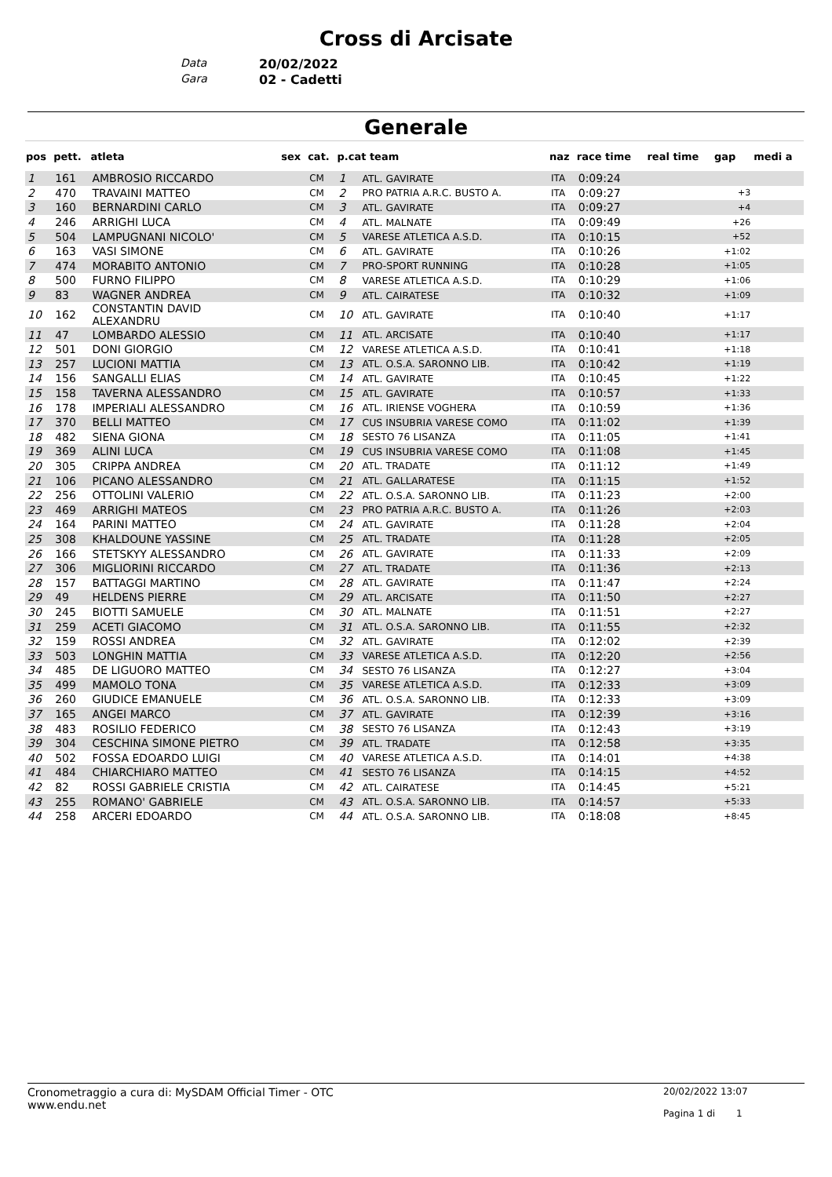Cross di Arcisate
Data 20/02/2022
Gara 02 - Cadetti
Generale
| pos | pett. | atleta | sex | cat. | p.cat team | | naz | race time | real time | gap | medi a |
| --- | --- | --- | --- | --- | --- | --- | --- | --- | --- | --- | --- |
| 1 | 161 | AMBROSIO RICCARDO | | CM | 1 | ATL. GAVIRATE | ITA | 0:09:24 | | | |
| 2 | 470 | TRAVAINI MATTEO | | CM | 2 | PRO PATRIA A.R.C. BUSTO A. | ITA | 0:09:27 | | +3 | |
| 3 | 160 | BERNARDINI CARLO | | CM | 3 | ATL. GAVIRATE | ITA | 0:09:27 | | +4 | |
| 4 | 246 | ARRIGHI LUCA | | CM | 4 | ATL. MALNATE | ITA | 0:09:49 | | +26 | |
| 5 | 504 | LAMPUGNANI NICOLO' | | CM | 5 | VARESE ATLETICA A.S.D. | ITA | 0:10:15 | | +52 | |
| 6 | 163 | VASI SIMONE | | CM | 6 | ATL. GAVIRATE | ITA | 0:10:26 | | +1:02 | |
| 7 | 474 | MORABITO ANTONIO | | CM | 7 | PRO-SPORT RUNNING | ITA | 0:10:28 | | +1:05 | |
| 8 | 500 | FURNO FILIPPO | | CM | 8 | VARESE ATLETICA A.S.D. | ITA | 0:10:29 | | +1:06 | |
| 9 | 83 | WAGNER ANDREA | | CM | 9 | ATL. CAIRATESE | ITA | 0:10:32 | | +1:09 | |
| 10 | 162 | CONSTANTIN DAVID ALEXANDRU | | CM | 10 | ATL. GAVIRATE | ITA | 0:10:40 | | +1:17 | |
| 11 | 47 | LOMBARDO ALESSIO | | CM | 11 | ATL. ARCISATE | ITA | 0:10:40 | | +1:17 | |
| 12 | 501 | DONI GIORGIO | | CM | 12 | VARESE ATLETICA A.S.D. | ITA | 0:10:41 | | +1:18 | |
| 13 | 257 | LUCIONI MATTIA | | CM | 13 | ATL. O.S.A. SARONNO LIB. | ITA | 0:10:42 | | +1:19 | |
| 14 | 156 | SANGALLI ELIAS | | CM | 14 | ATL. GAVIRATE | ITA | 0:10:45 | | +1:22 | |
| 15 | 158 | TAVERNA ALESSANDRO | | CM | 15 | ATL. GAVIRATE | ITA | 0:10:57 | | +1:33 | |
| 16 | 178 | IMPERIALI ALESSANDRO | | CM | 16 | ATL. IRIENSE VOGHERA | ITA | 0:10:59 | | +1:36 | |
| 17 | 370 | BELLI MATTEO | | CM | 17 | CUS INSUBRIA VARESE COMO | ITA | 0:11:02 | | +1:39 | |
| 18 | 482 | SIENA GIONA | | CM | 18 | SESTO 76 LISANZA | ITA | 0:11:05 | | +1:41 | |
| 19 | 369 | ALINI LUCA | | CM | 19 | CUS INSUBRIA VARESE COMO | ITA | 0:11:08 | | +1:45 | |
| 20 | 305 | CRIPPA ANDREA | | CM | 20 | ATL. TRADATE | ITA | 0:11:12 | | +1:49 | |
| 21 | 106 | PICANO ALESSANDRO | | CM | 21 | ATL. GALLARATESE | ITA | 0:11:15 | | +1:52 | |
| 22 | 256 | OTTOLINI VALERIO | | CM | 22 | ATL. O.S.A. SARONNO LIB. | ITA | 0:11:23 | | +2:00 | |
| 23 | 469 | ARRIGHI MATEOS | | CM | 23 | PRO PATRIA A.R.C. BUSTO A. | ITA | 0:11:26 | | +2:03 | |
| 24 | 164 | PARINI MATTEO | | CM | 24 | ATL. GAVIRATE | ITA | 0:11:28 | | +2:04 | |
| 25 | 308 | KHALDOUNE YASSINE | | CM | 25 | ATL. TRADATE | ITA | 0:11:28 | | +2:05 | |
| 26 | 166 | STETSKYY ALESSANDRO | | CM | 26 | ATL. GAVIRATE | ITA | 0:11:33 | | +2:09 | |
| 27 | 306 | MIGLIORINI RICCARDO | | CM | 27 | ATL. TRADATE | ITA | 0:11:36 | | +2:13 | |
| 28 | 157 | BATTAGGI MARTINO | | CM | 28 | ATL. GAVIRATE | ITA | 0:11:47 | | +2:24 | |
| 29 | 49 | HELDENS PIERRE | | CM | 29 | ATL. ARCISATE | ITA | 0:11:50 | | +2:27 | |
| 30 | 245 | BIOTTI SAMUELE | | CM | 30 | ATL. MALNATE | ITA | 0:11:51 | | +2:27 | |
| 31 | 259 | ACETI GIACOMO | | CM | 31 | ATL. O.S.A. SARONNO LIB. | ITA | 0:11:55 | | +2:32 | |
| 32 | 159 | ROSSI ANDREA | | CM | 32 | ATL. GAVIRATE | ITA | 0:12:02 | | +2:39 | |
| 33 | 503 | LONGHIN MATTIA | | CM | 33 | VARESE ATLETICA A.S.D. | ITA | 0:12:20 | | +2:56 | |
| 34 | 485 | DE LIGUORO MATTEO | | CM | 34 | SESTO 76 LISANZA | ITA | 0:12:27 | | +3:04 | |
| 35 | 499 | MAMOLO TONA | | CM | 35 | VARESE ATLETICA A.S.D. | ITA | 0:12:33 | | +3:09 | |
| 36 | 260 | GIUDICE EMANUELE | | CM | 36 | ATL. O.S.A. SARONNO LIB. | ITA | 0:12:33 | | +3:09 | |
| 37 | 165 | ANGEI MARCO | | CM | 37 | ATL. GAVIRATE | ITA | 0:12:39 | | +3:16 | |
| 38 | 483 | ROSILIO FEDERICO | | CM | 38 | SESTO 76 LISANZA | ITA | 0:12:43 | | +3:19 | |
| 39 | 304 | CESCHINA SIMONE PIETRO | | CM | 39 | ATL. TRADATE | ITA | 0:12:58 | | +3:35 | |
| 40 | 502 | FOSSA EDOARDO LUIGI | | CM | 40 | VARESE ATLETICA A.S.D. | ITA | 0:14:01 | | +4:38 | |
| 41 | 484 | CHIARCHIARO MATTEO | | CM | 41 | SESTO 76 LISANZA | ITA | 0:14:15 | | +4:52 | |
| 42 | 82 | ROSSI GABRIELE CRISTIA | | CM | 42 | ATL. CAIRATESE | ITA | 0:14:45 | | +5:21 | |
| 43 | 255 | ROMANO' GABRIELE | | CM | 43 | ATL. O.S.A. SARONNO LIB. | ITA | 0:14:57 | | +5:33 | |
| 44 | 258 | ARCERI EDOARDO | | CM | 44 | ATL. O.S.A. SARONNO LIB. | ITA | 0:18:08 | | +8:45 | |
Cronometraggio a cura di: MySDAM Official Timer - OTC
www.endu.net
20/02/2022 13:07
Pagina 1 di 1